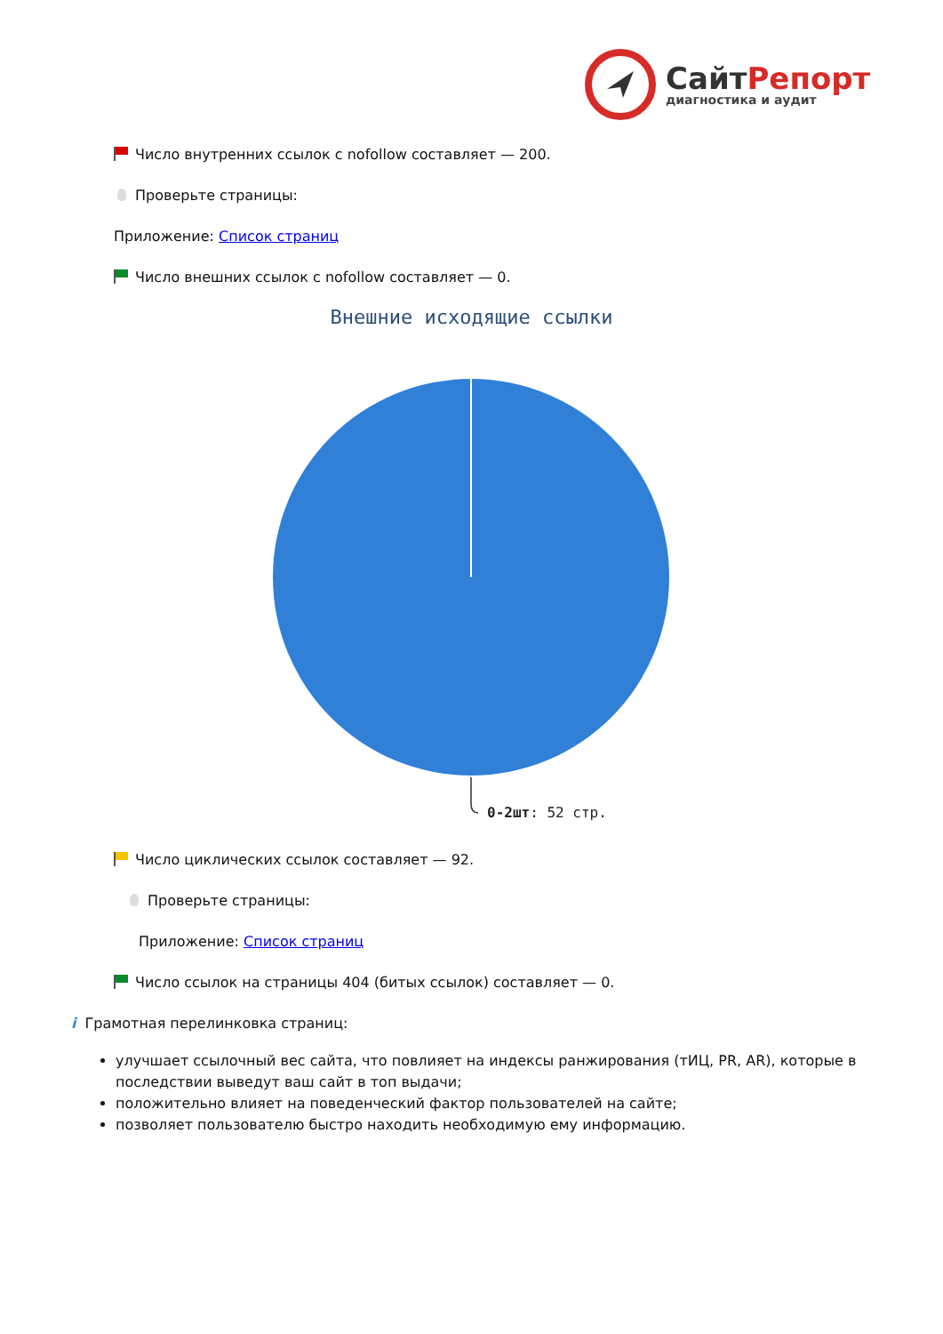СайтРепорт
диагностика и аудит
Число внутренних ссылок с nofollow составляет — 200.
Проверьте страницы:
Приложение: Список страниц
Число внешних ссылок с nofollow составляет — 0.
Внешние исходящие ссылки
0-2шт: 52 стр.
Число циклических ссылок составляет — 92.
Проверьте страницы:
Приложение: Список страниц
Число ссылок на страницы 404 (битых ссылок) составляет — 0.
i Грамотная перелинковка страниц:
улучшает ссылочный вес сайта, что повлияет на индексы ранжирования (тИЦ, PR, AR), которые в последствии выведут ваш сайт в топ выдачи;
положительно влияет на поведенческий фактор пользователей на сайте;
позволяет пользователю быстро находить необходимую ему информацию.